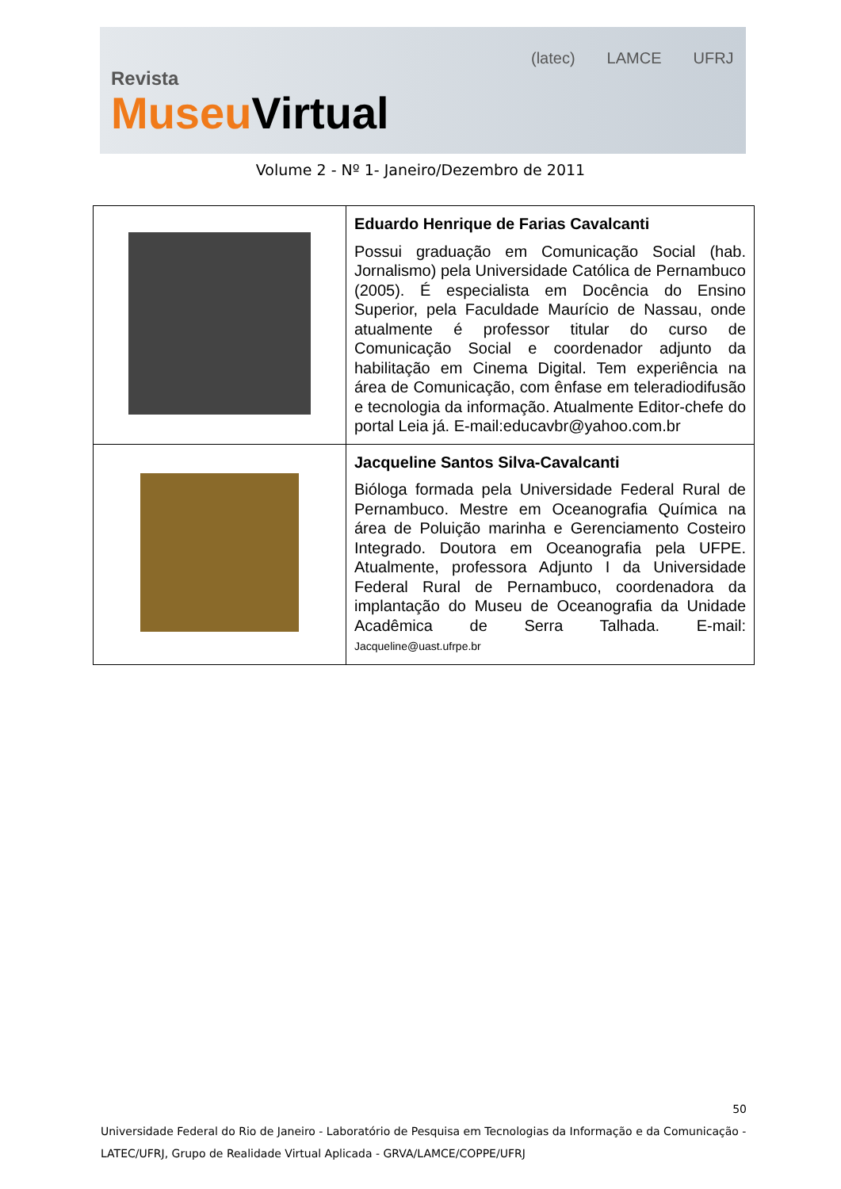Revista
Museu Virtual
(latec) LAMCE UFRJ
Volume 2 - Nº 1- Janeiro/Dezembro de 2011
| | Eduardo Henrique de Farias Cavalcanti Possui graduação em Comunicação Social (hab. Jornalismo) pela Universidade Católica de Pernambuco (2005). É especialista em Docência do Ensino Superior, pela Faculdade Maurício de Nassau, onde atualmente é professor titular do curso de Comunicação Social e coordenador adjunto da habilitação em Cinema Digital. Tem experiência na área de Comunicação, com ênfase em teleradiodifusão e tecnologia da informação. Atualmente Editor-chefe do portal Leia já. E-mail:educavbr@yahoo.com.br |
| | Jacqueline Santos Silva-Cavalcanti Bióloga formada pela Universidade Federal Rural de Pernambuco. Mestre em Oceanografia Química na área de Poluição marinha e Gerenciamento Costeiro Integrado. Doutora em Oceanografia pela UFPE. Atualmente, professora Adjunto I da Universidade Federal Rural de Pernambuco, coordenadora da implantação do Museu de Oceanografia da Unidade Acadêmica de Serra Talhada. E-mail: Jacqueline@uast.ufrpe.br |
50
Universidade Federal do Rio de Janeiro - Laboratório de Pesquisa em Tecnologias da Informação e da Comunicação - LATEC/UFRJ, Grupo de Realidade Virtual Aplicada - GRVA/LAMCE/COPPE/UFRJ